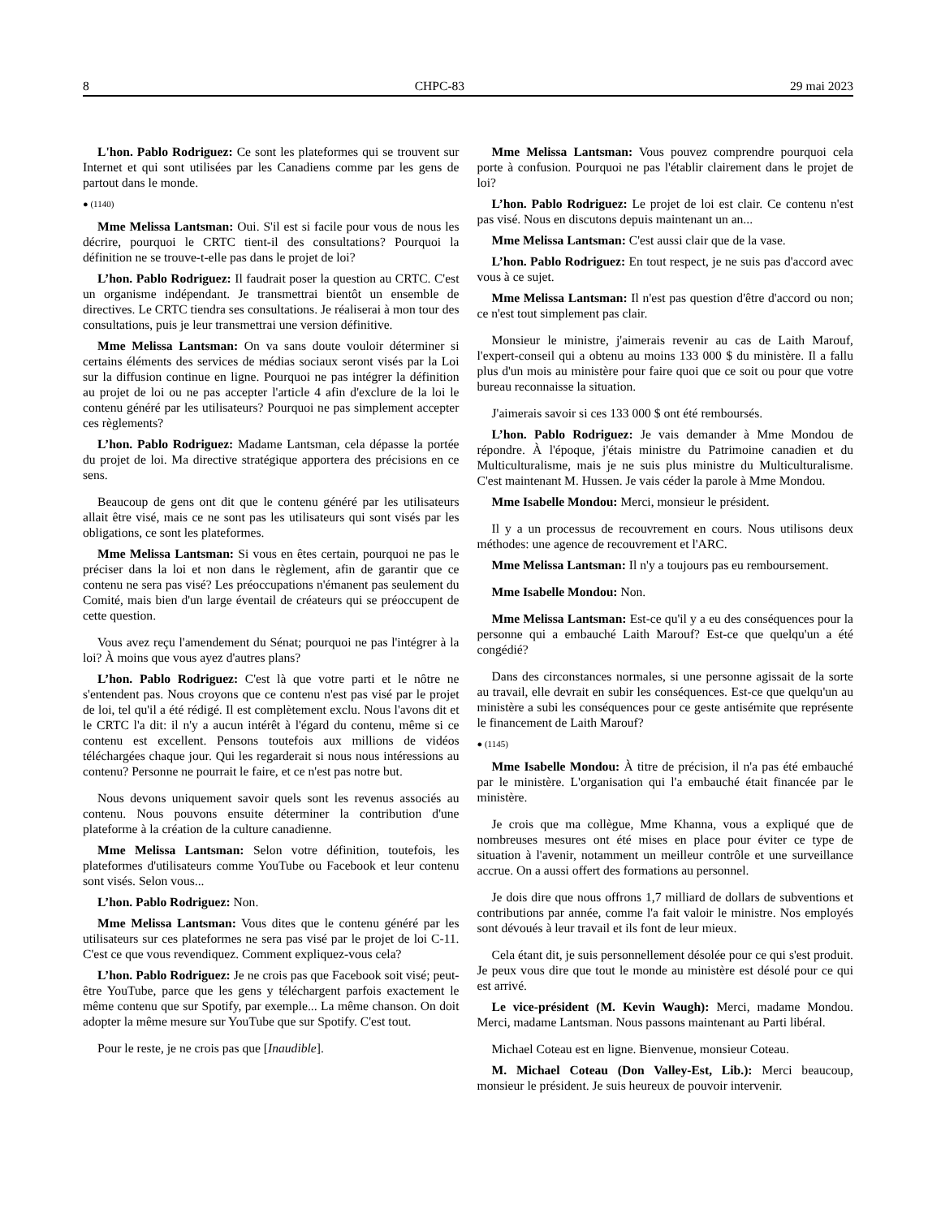8 CHPC-83 29 mai 2023
L'hon. Pablo Rodriguez: Ce sont les plateformes qui se trouvent sur Internet et qui sont utilisées par les Canadiens comme par les gens de partout dans le monde.
● (1140)
Mme Melissa Lantsman: Oui. S'il est si facile pour vous de nous les décrire, pourquoi le CRTC tient-il des consultations? Pourquoi la définition ne se trouve-t-elle pas dans le projet de loi?
L’hon. Pablo Rodriguez: Il faudrait poser la question au CRTC. C'est un organisme indépendant. Je transmettrai bientôt un ensemble de directives. Le CRTC tiendra ses consultations. Je réaliserai à mon tour des consultations, puis je leur transmettrai une version définitive.
Mme Melissa Lantsman: On va sans doute vouloir déterminer si certains éléments des services de médias sociaux seront visés par la Loi sur la diffusion continue en ligne. Pourquoi ne pas intégrer la définition au projet de loi ou ne pas accepter l'article 4 afin d'exclure de la loi le contenu généré par les utilisateurs? Pourquoi ne pas simplement accepter ces règlements?
L’hon. Pablo Rodriguez: Madame Lantsman, cela dépasse la portée du projet de loi. Ma directive stratégique apportera des précisions en ce sens.
Beaucoup de gens ont dit que le contenu généré par les utilisateurs allait être visé, mais ce ne sont pas les utilisateurs qui sont visés par les obligations, ce sont les plateformes.
Mme Melissa Lantsman: Si vous en êtes certain, pourquoi ne pas le préciser dans la loi et non dans le règlement, afin de garantir que ce contenu ne sera pas visé? Les préoccupations n'émanent pas seulement du Comité, mais bien d'un large éventail de créateurs qui se préoccupent de cette question.
Vous avez reçu l'amendement du Sénat; pourquoi ne pas l'intégrer à la loi? À moins que vous ayez d'autres plans?
L’hon. Pablo Rodriguez: C'est là que votre parti et le nôtre ne s'entendent pas. Nous croyons que ce contenu n'est pas visé par le projet de loi, tel qu'il a été rédigé. Il est complètement exclu. Nous l'avons dit et le CRTC l'a dit: il n'y a aucun intérêt à l'égard du contenu, même si ce contenu est excellent. Pensons toutefois aux millions de vidéos téléchargées chaque jour. Qui les regarderait si nous nous intéressions au contenu? Personne ne pourrait le faire, et ce n'est pas notre but.
Nous devons uniquement savoir quels sont les revenus associés au contenu. Nous pouvons ensuite déterminer la contribution d'une plateforme à la création de la culture canadienne.
Mme Melissa Lantsman: Selon votre définition, toutefois, les plateformes d'utilisateurs comme YouTube ou Facebook et leur contenu sont visés. Selon vous...
L’hon. Pablo Rodriguez: Non.
Mme Melissa Lantsman: Vous dites que le contenu généré par les utilisateurs sur ces plateformes ne sera pas visé par le projet de loi C-11. C'est ce que vous revendiquez. Comment expliquez-vous cela?
L’hon. Pablo Rodriguez: Je ne crois pas que Facebook soit visé; peut-être YouTube, parce que les gens y téléchargent parfois exactement le même contenu que sur Spotify, par exemple... La même chanson. On doit adopter la même mesure sur YouTube que sur Spotify. C'est tout.
Pour le reste, je ne crois pas que [Inaudible].
Mme Melissa Lantsman: Vous pouvez comprendre pourquoi cela porte à confusion. Pourquoi ne pas l'établir clairement dans le projet de loi?
L’hon. Pablo Rodriguez: Le projet de loi est clair. Ce contenu n'est pas visé. Nous en discutons depuis maintenant un an...
Mme Melissa Lantsman: C'est aussi clair que de la vase.
L’hon. Pablo Rodriguez: En tout respect, je ne suis pas d'accord avec vous à ce sujet.
Mme Melissa Lantsman: Il n'est pas question d'être d'accord ou non; ce n'est tout simplement pas clair.
Monsieur le ministre, j'aimerais revenir au cas de Laith Marouf, l'expert-conseil qui a obtenu au moins 133 000 $ du ministère. Il a fallu plus d'un mois au ministère pour faire quoi que ce soit ou pour que votre bureau reconnaisse la situation.
J'aimerais savoir si ces 133 000 $ ont été remboursés.
L’hon. Pablo Rodriguez: Je vais demander à Mme Mondou de répondre. À l'époque, j'étais ministre du Patrimoine canadien et du Multiculturalisme, mais je ne suis plus ministre du Multiculturalisme. C'est maintenant M. Hussen. Je vais céder la parole à Mme Mondou.
Mme Isabelle Mondou: Merci, monsieur le président.
Il y a un processus de recouvrement en cours. Nous utilisons deux méthodes: une agence de recouvrement et l'ARC.
Mme Melissa Lantsman: Il n'y a toujours pas eu remboursement.
Mme Isabelle Mondou: Non.
Mme Melissa Lantsman: Est-ce qu'il y a eu des conséquences pour la personne qui a embauché Laith Marouf? Est-ce que quelqu'un a été congédié?
Dans des circonstances normales, si une personne agissait de la sorte au travail, elle devrait en subir les conséquences. Est-ce que quelqu'un au ministère a subi les conséquences pour ce geste antisémite que représente le financement de Laith Marouf?
● (1145)
Mme Isabelle Mondou: À titre de précision, il n'a pas été embauché par le ministère. L'organisation qui l'a embauché était financée par le ministère.
Je crois que ma collègue, Mme Khanna, vous a expliqué que de nombreuses mesures ont été mises en place pour éviter ce type de situation à l'avenir, notamment un meilleur contrôle et une surveillance accrue. On a aussi offert des formations au personnel.
Je dois dire que nous offrons 1,7 milliard de dollars de subventions et contributions par année, comme l'a fait valoir le ministre. Nos employés sont dévoués à leur travail et ils font de leur mieux.
Cela étant dit, je suis personnellement désolée pour ce qui s'est produit. Je peux vous dire que tout le monde au ministère est désolé pour ce qui est arrivé.
Le vice-président (M. Kevin Waugh): Merci, madame Mondou. Merci, madame Lantsman. Nous passons maintenant au Parti libéral.
Michael Coteau est en ligne. Bienvenue, monsieur Coteau.
M. Michael Coteau (Don Valley-Est, Lib.): Merci beaucoup, monsieur le président. Je suis heureux de pouvoir intervenir.